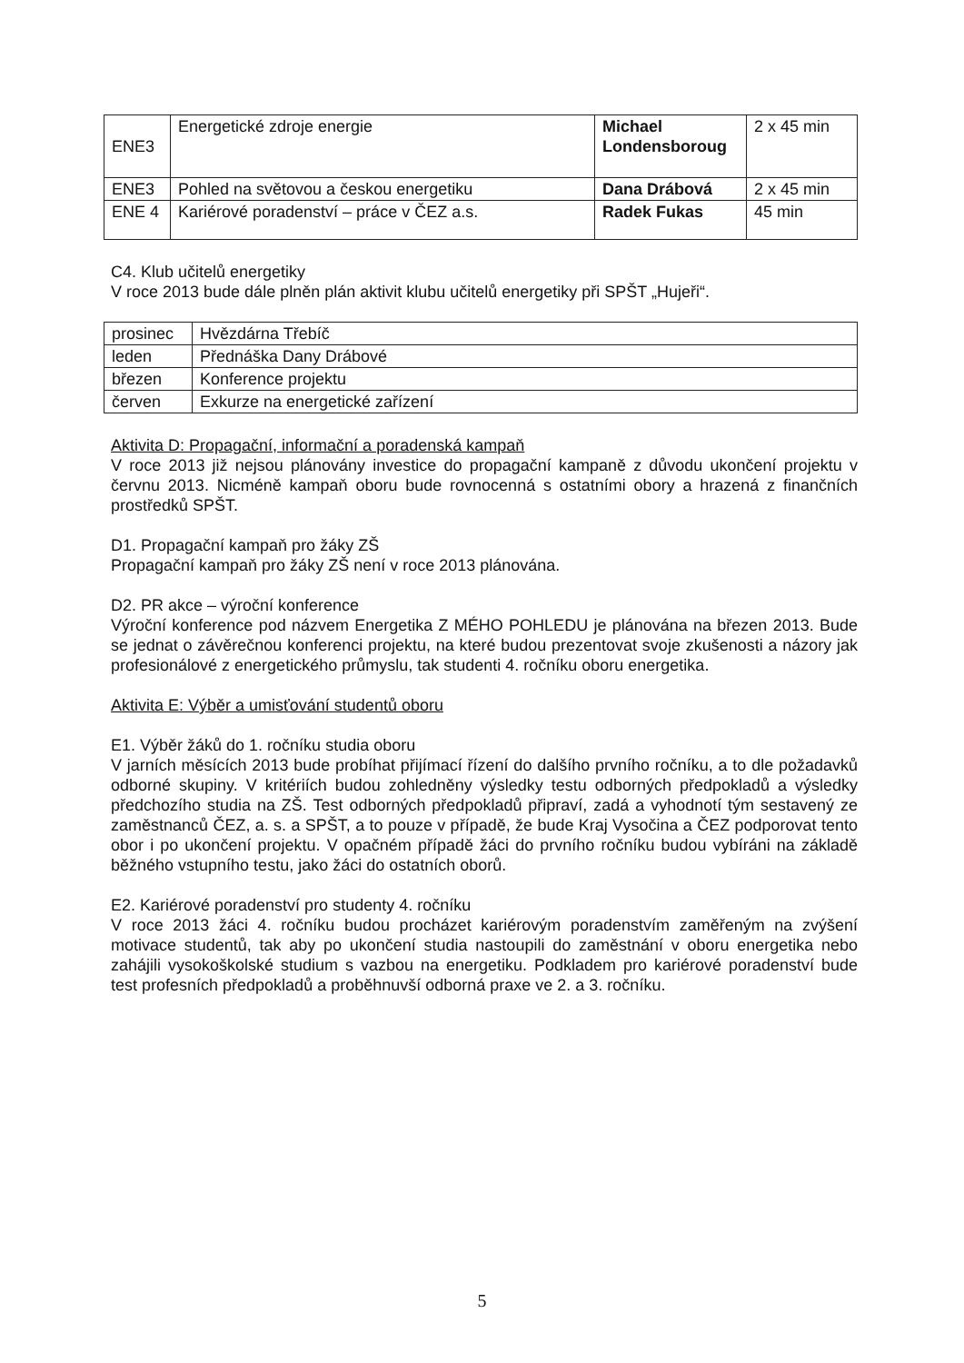| ENE3 | Energetické zdroje energie | Michael Londensboroug | 2 x 45 min |
| ENE3 | Pohled na světovou a českou energetiku | Dana Drábová | 2 x 45 min |
| ENE 4 | Kariérové poradenství – práce v ČEZ a.s. | Radek Fukas | 45 min |
C4. Klub učitelů energetiky
V roce 2013 bude dále plněn plán aktivit klubu učitelů energetiky při SPŠT „Hujeři“.
| prosinec | Hvězdárna Třebíč |
| leden | Přednáška Dany Drábové |
| březen | Konference projektu |
| červen | Exkurze na energetické zařízení |
Aktivita D: Propagační, informační a poradenská kampaň
V roce 2013 již nejsou plánovány investice do propagační kampaně z důvodu ukončení projektu v červnu 2013. Nicméně kampaň oboru bude rovnocenná s ostatními obory a hrazená z finančních prostředků SPŠT.
D1. Propagační kampaň pro žáky ZŠ
Propagační kampaň pro žáky ZŠ není v roce 2013 plánována.
D2. PR akce – výroční konference
Výroční konference pod názvem Energetika Z MÉHO POHLEDU je plánována na březen 2013. Bude se jednat o závěrečnou konferenci projektu, na které budou prezentovat svoje zkušenosti a názory jak profesionálové z energetického průmyslu, tak studenti 4. ročníku oboru energetika.
Aktivita E: Výběr a umisťování studentů oboru
E1. Výběr žáků do 1. ročníku studia oboru
V jarních měsících 2013 bude probíhat přijímací řízení do dalšího prvního ročníku, a to dle požadavků odborné skupiny. V kritériích budou zohledněny výsledky testu odborných předpokladů a výsledky předchozího studia na ZŠ. Test odborných předpokladů připraví, zadá a vyhodnotí tým sestavený ze zaměstnanců ČEZ, a. s. a SPŠT, a to pouze v případě, že bude Kraj Vysočina a ČEZ podporovat tento obor i po ukončení projektu. V opačném případě žáci do prvního ročníku budou vybíráni na základě běžného vstupního testu, jako žáci do ostatních oborů.
E2. Kariérové poradenství pro studenty 4. ročníku
V roce 2013 žáci 4. ročníku budou procházet kariérovým poradenstvím zaměřeným na zvýšení motivace studentů, tak aby po ukončení studia nastoupili do zaměstnání v oboru energetika nebo zahájili vysokoškolské studium s vazbou na energetiku. Podkladem pro kariérové poradenství bude test profesních předpokladů a proběhnuvší odborná praxe ve 2. a 3. ročníku.
5